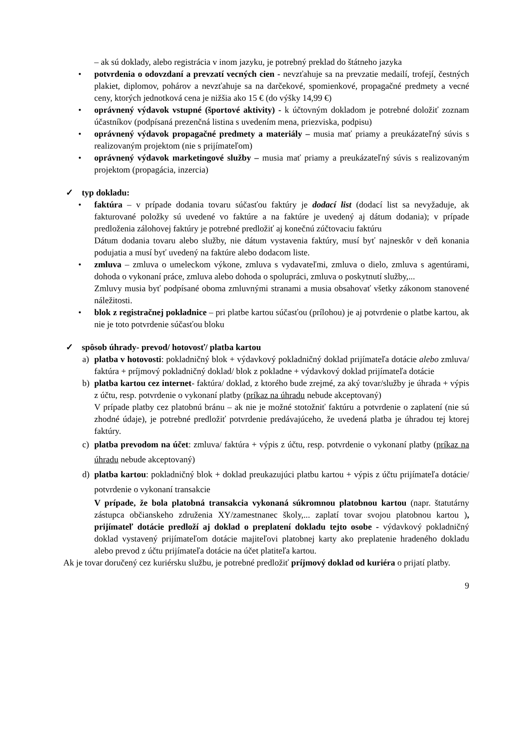– ak sú doklady, alebo registrácia v inom jazyku, je potrebný preklad do štátneho jazyka
• potvrdenia o odovzdaní a prevzatí vecných cien - nevzťahuje sa na prevzatie medailí, trofejí, čestných plakiet, diplomov, pohárov a nevzťahuje sa na darčekové, spomienkové, propagačné predmety a vecné ceny, ktorých jednotková cena je nižšia ako 15 € (do výšky 14,99 €)
• oprávnený výdavok vstupné (športové aktivity) - k účtovným dokladom je potrebné doložiť zoznam účastníkov (podpísaná prezenčná listina s uvedením mena, priezviska, podpisu)
• oprávnený výdavok propagačné predmety a materiály – musia mať priamy a preukázateľný súvis s realizovaným projektom (nie s prijímateľom)
• oprávnený výdavok marketingové služby – musia mať priamy a preukázateľný súvis s realizovaným projektom (propagácia, inzercia)
✓ typ dokladu:
• faktúra – v prípade dodania tovaru súčasťou faktúry je dodací list (dodací list sa nevyžaduje, ak fakturované položky sú uvedené vo faktúre a na faktúre je uvedený aj dátum dodania); v prípade predloženia zálohovej faktúry je potrebné predložiť aj konečnú zúčtovaciu faktúru
Dátum dodania tovaru alebo služby, nie dátum vystavenia faktúry, musí byť najneskôr v deň konania podujatia a musí byť uvedený na faktúre alebo dodacom liste.
• zmluva – zmluva o umeleckom výkone, zmluva s vydavateľmi, zmluva o dielo, zmluva s agentúrami, dohoda o vykonaní práce, zmluva alebo dohoda o spolupráci, zmluva o poskytnutí služby,...
Zmluvy musia byť podpísané oboma zmluvnými stranami a musia obsahovať všetky zákonom stanovené náležitosti.
• blok z registračnej pokladnice – pri platbe kartou súčasťou (prílohou) je aj potvrdenie o platbe kartou, ak nie je toto potvrdenie súčasťou bloku
✓ spôsob úhrady- prevod/ hotovosť/ platba kartou
a) platba v hotovosti: pokladničný blok + výdavkový pokladničný doklad prijímateľa dotácie alebo zmluva/ faktúra + príjmový pokladničný doklad/ blok z pokladne + výdavkový doklad prijímateľa dotácie
b) platba kartou cez internet- faktúra/ doklad, z ktorého bude zrejmé, za aký tovar/služby je úhrada + výpis z účtu, resp. potvrdenie o vykonaní platby (príkaz na úhradu nebude akceptovaný)
V prípade platby cez platobnú bránu – ak nie je možné stotožniť faktúru a potvrdenie o zaplatení (nie sú zhodné údaje), je potrebné predložiť potvrdenie predávajúceho, že uvedená platba je úhradou tej ktorej faktúry.
c) platba prevodom na účet: zmluva/ faktúra + výpis z účtu, resp. potvrdenie o vykonaní platby (príkaz na úhradu nebude akceptovaný)
d) platba kartou: pokladničný blok + doklad preukazujúci platbu kartou + výpis z účtu prijímateľa dotácie/ potvrdenie o vykonaní transakcie
V prípade, že bola platobná transakcia vykonaná súkromnou platobnou kartou (napr. štatutárny zástupca občianskeho združenia XY/zamestnanec školy,... zaplatí tovar svojou platobnou kartou ), prijímateľ dotácie predloží aj doklad o preplatení dokladu tejto osobe - výdavkový pokladničný doklad vystavený prijímateľom dotácie majiteľovi platobnej karty ako preplatenie hradeného dokladu alebo prevod z účtu prijímateľa dotácie na účet platiteľa kartou.
Ak je tovar doručený cez kuriérsku službu, je potrebné predložiť príjmový doklad od kuriéra o prijatí platby.
9